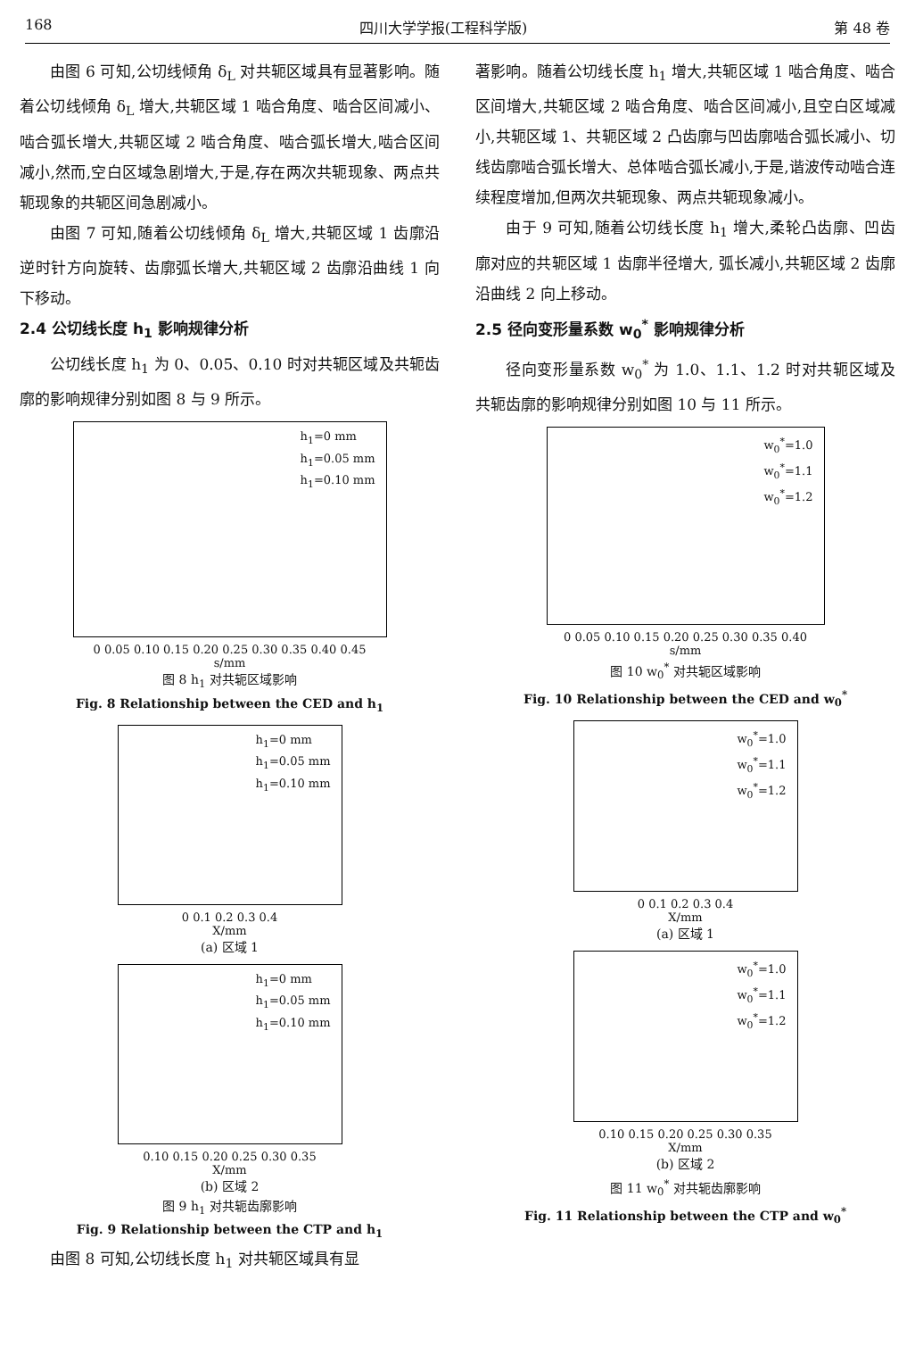168 四川大学学报(工程科学版) 第 48 卷
由图 6 可知,公切线倾角 δ<sub>L</sub> 对共轭区域具有显著影响。随着公切线倾角 δ<sub>L</sub> 增大,共轭区域 1 啮合角度、啮合区间减小、啮合弧长增大,共轭区域 2 啮合角度、啮合弧长增大,啮合区间减小,然而,空白区域急剧增大,于是,存在两次共轭现象、两点共轭现象的共轭区间急剧减小。
由图 7 可知,随着公切线倾角 δ<sub>L</sub> 增大,共轭区域 1 齿廓沿逆时针方向旋转、齿廓弧长增大,共轭区域 2 齿廓沿曲线 1 向下移动。
2.4 公切线长度 h<sub>1</sub> 影响规律分析
公切线长度 h<sub>1</sub> 为 0、0.05、0.10 时对共轭区域及共轭齿廓的影响规律分别如图 8 与 9 所示。
h<sub>1</sub>=0 mm
h<sub>1</sub>=0.05 mm
h<sub>1</sub>=0.10 mm
0 0.05 0.10 0.15 0.20 0.25 0.30 0.35 0.40 0.45
s/mm
图 8 h<sub>1</sub> 对共轭区域影响
Fig. 8 Relationship between the CED and h<sub>1</sub>
h<sub>1</sub>=0 mm
h<sub>1</sub>=0.05 mm
h<sub>1</sub>=0.10 mm
0 0.1 0.2 0.3 0.4
X/mm
(a) 区域 1
h<sub>1</sub>=0 mm
h<sub>1</sub>=0.05 mm
h<sub>1</sub>=0.10 mm
0.10 0.15 0.20 0.25 0.30 0.35
X/mm
(b) 区域 2
图 9 h<sub>1</sub> 对共轭齿廓影响
Fig. 9 Relationship between the CTP and h<sub>1</sub>
由图 8 可知,公切线长度 h<sub>1</sub> 对共轭区域具有显
著影响。随着公切线长度 h<sub>1</sub> 增大,共轭区域 1 啮合角度、啮合区间增大,共轭区域 2 啮合角度、啮合区间减小,且空白区域减小,共轭区域 1、共轭区域 2 凸齿廓与凹齿廓啮合弧长减小、切线齿廓啮合弧长增大、总体啮合弧长减小,于是,谐波传动啮合连续程度增加,但两次共轭现象、两点共轭现象减小。
由于 9 可知,随着公切线长度 h<sub>1</sub> 增大,柔轮凸齿廓、凹齿廓对应的共轭区域 1 齿廓半径增大, 弧长减小,共轭区域 2 齿廓沿曲线 2 向上移动。
2.5 径向变形量系数 w<sub>0</sub><sup>*</sup> 影响规律分析
径向变形量系数 w<sub>0</sub><sup>*</sup> 为 1.0、1.1、1.2 时对共轭区域及共轭齿廓的影响规律分别如图 10 与 11 所示。
w<sub>0</sub><sup>*</sup>=1.0
w<sub>0</sub><sup>*</sup>=1.1
w<sub>0</sub><sup>*</sup>=1.2
0 0.05 0.10 0.15 0.20 0.25 0.30 0.35 0.40
s/mm
图 10 w<sub>0</sub><sup>*</sup> 对共轭区域影响
Fig. 10 Relationship between the CED and w<sub>0</sub><sup>*</sup>
w<sub>0</sub><sup>*</sup>=1.0
w<sub>0</sub><sup>*</sup>=1.1
w<sub>0</sub><sup>*</sup>=1.2
0 0.1 0.2 0.3 0.4
X/mm
(a) 区域 1
w<sub>0</sub><sup>*</sup>=1.0
w<sub>0</sub><sup>*</sup>=1.1
w<sub>0</sub><sup>*</sup>=1.2
0.10 0.15 0.20 0.25 0.30 0.35
X/mm
(b) 区域 2
图 11 w<sub>0</sub><sup>*</sup> 对共轭齿廓影响
Fig. 11 Relationship between the CTP and w<sub>0</sub><sup>*</sup>